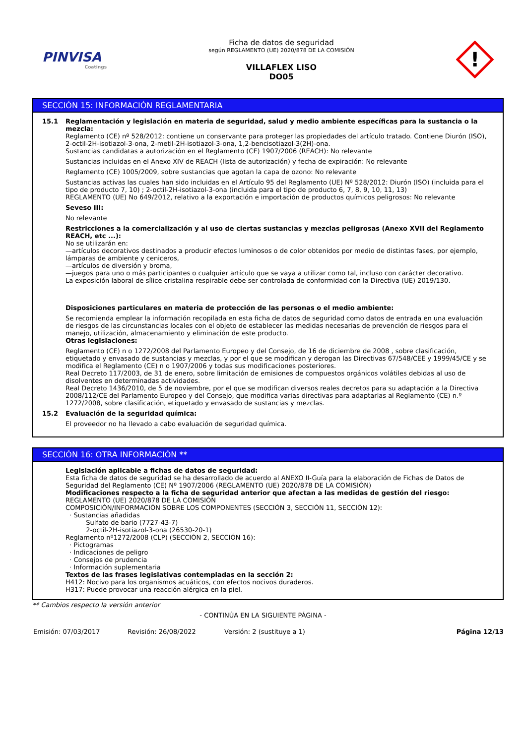PINVISA
Coatings
Ficha de datos de seguridad
según REGLAMENTO (UE) 2020/878 DE LA COMISIÓN
VILLAFLEX LISO
DO05
!
SECCIÓN 15: INFORMACIÓN REGLAMENTARIA
15.1 Reglamentación y legislación en materia de seguridad, salud y medio ambiente específicas para la sustancia o la mezcla:
Reglamento (CE) nº 528/2012: contiene un conservante para proteger las propiedades del artículo tratado. Contiene Diurón (ISO), 2-octil-2H-isotiazol-3-ona, 2-metil-2H-isotiazol-3-ona, 1,2-bencisotiazol-3(2H)-ona.
Sustancias candidatas a autorización en el Reglamento (CE) 1907/2006 (REACH): No relevante
Sustancias incluidas en el Anexo XIV de REACH (lista de autorización) y fecha de expiración: No relevante
Reglamento (CE) 1005/2009, sobre sustancias que agotan la capa de ozono: No relevante
Sustancias activas las cuales han sido incluidas en el Artículo 95 del Reglamento (UE) Nº 528/2012: Diurón (ISO) (incluida para el tipo de producto 7, 10) ; 2-octil-2H-isotiazol-3-ona (incluida para el tipo de producto 6, 7, 8, 9, 10, 11, 13)
REGLAMENTO (UE) No 649/2012, relativo a la exportación e importación de productos químicos peligrosos: No relevante
Seveso III:
No relevante
Restricciones a la comercialización y al uso de ciertas sustancias y mezclas peligrosas (Anexo XVII del Reglamento REACH, etc ...):
No se utilizarán en:
—artículos decorativos destinados a producir efectos luminosos o de color obtenidos por medio de distintas fases, por ejemplo, lámparas de ambiente y ceniceros,
—artículos de diversión y broma,
—juegos para uno o más participantes o cualquier artículo que se vaya a utilizar como tal, incluso con carácter decorativo.
La exposición laboral de sílice cristalina respirable debe ser controlada de conformidad con la Directiva (UE) 2019/130.
Disposiciones particulares en materia de protección de las personas o el medio ambiente:
Se recomienda emplear la información recopilada en esta ficha de datos de seguridad como datos de entrada en una evaluación de riesgos de las circunstancias locales con el objeto de establecer las medidas necesarias de prevención de riesgos para el manejo, utilización, almacenamiento y eliminación de este producto.
Otras legislaciones:
Reglamento (CE) n o 1272/2008 del Parlamento Europeo y del Consejo, de 16 de diciembre de 2008 , sobre clasificación, etiquetado y envasado de sustancias y mezclas, y por el que se modifican y derogan las Directivas 67/548/CEE y 1999/45/CE y se modifica el Reglamento (CE) n o 1907/2006 y todas sus modificaciones posteriores.
Real Decreto 117/2003, de 31 de enero, sobre limitación de emisiones de compuestos orgánicos volátiles debidas al uso de disolventes en determinadas actividades.
Real Decreto 1436/2010, de 5 de noviembre, por el que se modifican diversos reales decretos para su adaptación a la Directiva 2008/112/CE del Parlamento Europeo y del Consejo, que modifica varias directivas para adaptarlas al Reglamento (CE) n.º 1272/2008, sobre clasificación, etiquetado y envasado de sustancias y mezclas.
15.2 Evaluación de la seguridad química:
El proveedor no ha llevado a cabo evaluación de seguridad química.
SECCIÓN 16: OTRA INFORMACIÓN **
Legislación aplicable a fichas de datos de seguridad:
Esta ficha de datos de seguridad se ha desarrollado de acuerdo al ANEXO II-Guía para la elaboración de Fichas de Datos de Seguridad del Reglamento (CE) Nº 1907/2006 (REGLAMENTO (UE) 2020/878 DE LA COMISIÓN)
Modificaciones respecto a la ficha de seguridad anterior que afectan a las medidas de gestión del riesgo:
REGLAMENTO (UE) 2020/878 DE LA COMISIÓN
COMPOSICIÓN/INFORMACIÓN SOBRE LOS COMPONENTES (SECCIÓN 3, SECCIÓN 11, SECCIÓN 12):
· Sustancias añadidas
Sulfato de bario (7727-43-7)
2-octil-2H-isotiazol-3-ona (26530-20-1)
Reglamento nº1272/2008 (CLP) (SECCIÓN 2, SECCIÓN 16):
· Pictogramas
· Indicaciones de peligro
· Consejos de prudencia
· Información suplementaria
Textos de las frases legislativas contempladas en la sección 2:
H412: Nocivo para los organismos acuáticos, con efectos nocivos duraderos.
H317: Puede provocar una reacción alérgica en la piel.
** Cambios respecto la versión anterior
- CONTINÚA EN LA SIGUIENTE PÁGINA -
Emisión: 07/03/2017 Revisión: 26/08/2022 Versión: 2 (sustituye a 1) Página 12/13